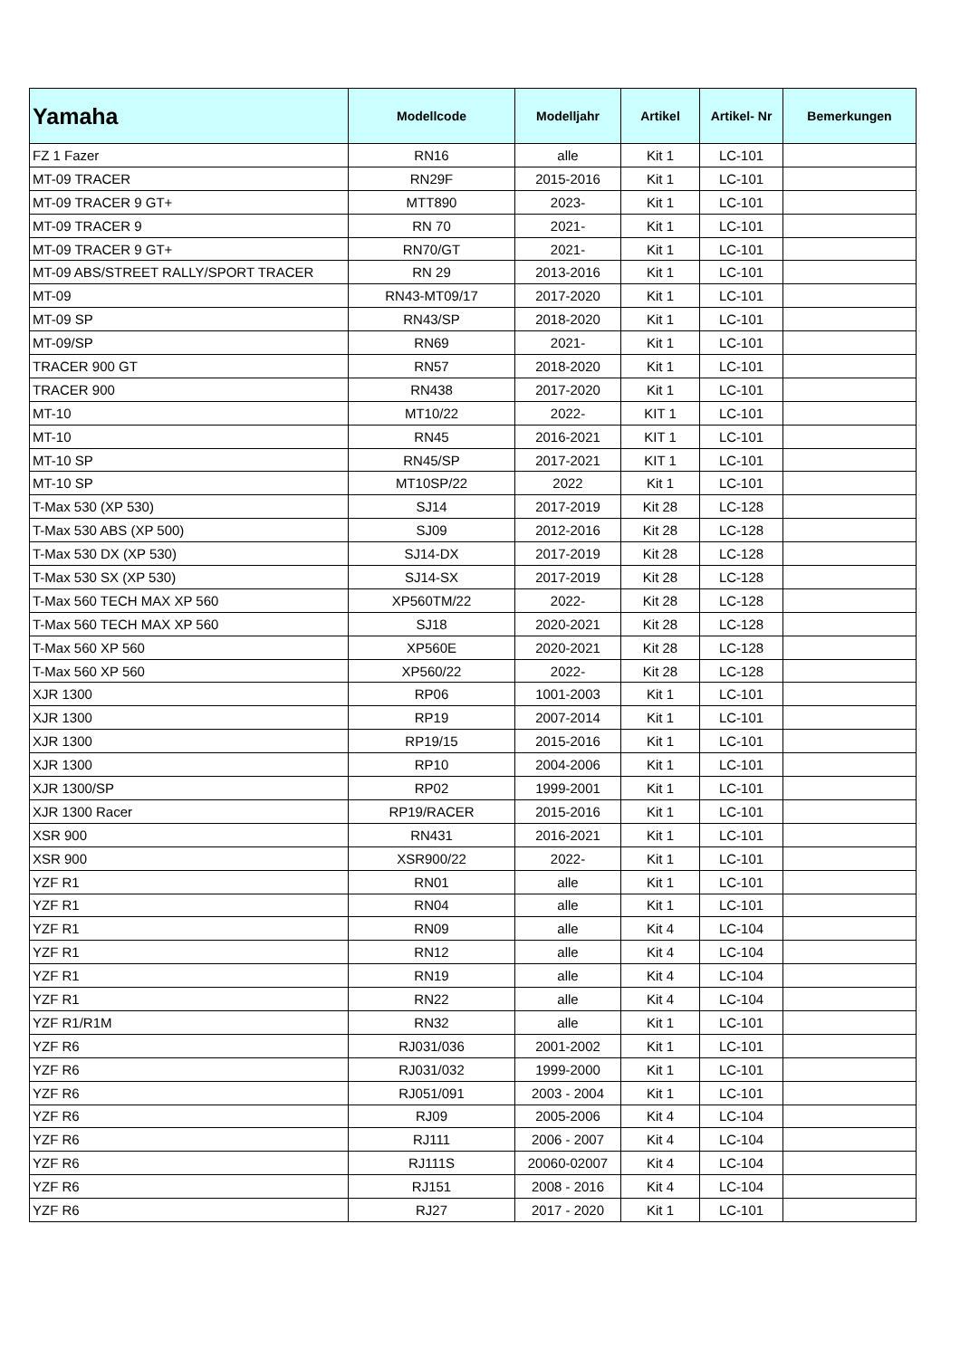| Yamaha | Modellcode | Modelljahr | Artikel | Artikel- Nr | Bemerkungen |
| --- | --- | --- | --- | --- | --- |
| FZ 1 Fazer | RN16 | alle | Kit 1 | LC-101 | |
| MT-09 TRACER | RN29F | 2015-2016 | Kit 1 | LC-101 | |
| MT-09 TRACER 9 GT+ | MTT890 | 2023- | Kit 1 | LC-101 | |
| MT-09 TRACER 9 | RN 70 | 2021- | Kit 1 | LC-101 | |
| MT-09 TRACER 9 GT+ | RN70/GT | 2021- | Kit 1 | LC-101 | |
| MT-09 ABS/STREET RALLY/SPORT TRACER | RN 29 | 2013-2016 | Kit 1 | LC-101 | |
| MT-09 | RN43-MT09/17 | 2017-2020 | Kit 1 | LC-101 | |
| MT-09 SP | RN43/SP | 2018-2020 | Kit 1 | LC-101 | |
| MT-09/SP | RN69 | 2021- | Kit 1 | LC-101 | |
| TRACER 900 GT | RN57 | 2018-2020 | Kit 1 | LC-101 | |
| TRACER 900 | RN438 | 2017-2020 | Kit 1 | LC-101 | |
| MT-10 | MT10/22 | 2022- | KIT 1 | LC-101 | |
| MT-10 | RN45 | 2016-2021 | KIT 1 | LC-101 | |
| MT-10 SP | RN45/SP | 2017-2021 | KIT 1 | LC-101 | |
| MT-10 SP | MT10SP/22 | 2022 | Kit 1 | LC-101 | |
| T-Max 530 (XP 530) | SJ14 | 2017-2019 | Kit 28 | LC-128 | |
| T-Max 530 ABS (XP 500) | SJ09 | 2012-2016 | Kit 28 | LC-128 | |
| T-Max 530 DX (XP 530) | SJ14-DX | 2017-2019 | Kit 28 | LC-128 | |
| T-Max 530 SX (XP 530) | SJ14-SX | 2017-2019 | Kit 28 | LC-128 | |
| T-Max 560 TECH MAX XP 560 | XP560TM/22 | 2022- | Kit 28 | LC-128 | |
| T-Max 560 TECH MAX XP 560 | SJ18 | 2020-2021 | Kit 28 | LC-128 | |
| T-Max 560 XP 560 | XP560E | 2020-2021 | Kit 28 | LC-128 | |
| T-Max 560 XP 560 | XP560/22 | 2022- | Kit 28 | LC-128 | |
| XJR 1300 | RP06 | 1001-2003 | Kit 1 | LC-101 | |
| XJR 1300 | RP19 | 2007-2014 | Kit 1 | LC-101 | |
| XJR 1300 | RP19/15 | 2015-2016 | Kit 1 | LC-101 | |
| XJR 1300 | RP10 | 2004-2006 | Kit 1 | LC-101 | |
| XJR 1300/SP | RP02 | 1999-2001 | Kit 1 | LC-101 | |
| XJR 1300 Racer | RP19/RACER | 2015-2016 | Kit 1 | LC-101 | |
| XSR 900 | RN431 | 2016-2021 | Kit 1 | LC-101 | |
| XSR 900 | XSR900/22 | 2022- | Kit 1 | LC-101 | |
| YZF R1 | RN01 | alle | Kit 1 | LC-101 | |
| YZF R1 | RN04 | alle | Kit 1 | LC-101 | |
| YZF R1 | RN09 | alle | Kit 4 | LC-104 | |
| YZF R1 | RN12 | alle | Kit 4 | LC-104 | |
| YZF R1 | RN19 | alle | Kit 4 | LC-104 | |
| YZF R1 | RN22 | alle | Kit 4 | LC-104 | |
| YZF R1/R1M | RN32 | alle | Kit 1 | LC-101 | |
| YZF R6 | RJ031/036 | 2001-2002 | Kit 1 | LC-101 | |
| YZF R6 | RJ031/032 | 1999-2000 | Kit 1 | LC-101 | |
| YZF R6 | RJ051/091 | 2003 - 2004 | Kit 1 | LC-101 | |
| YZF R6 | RJ09 | 2005-2006 | Kit 4 | LC-104 | |
| YZF R6 | RJ111 | 2006 - 2007 | Kit 4 | LC-104 | |
| YZF R6 | RJ111S | 20060-02007 | Kit 4 | LC-104 | |
| YZF R6 | RJ151 | 2008 - 2016 | Kit 4 | LC-104 | |
| YZF R6 | RJ27 | 2017 - 2020 | Kit 1 | LC-101 | |